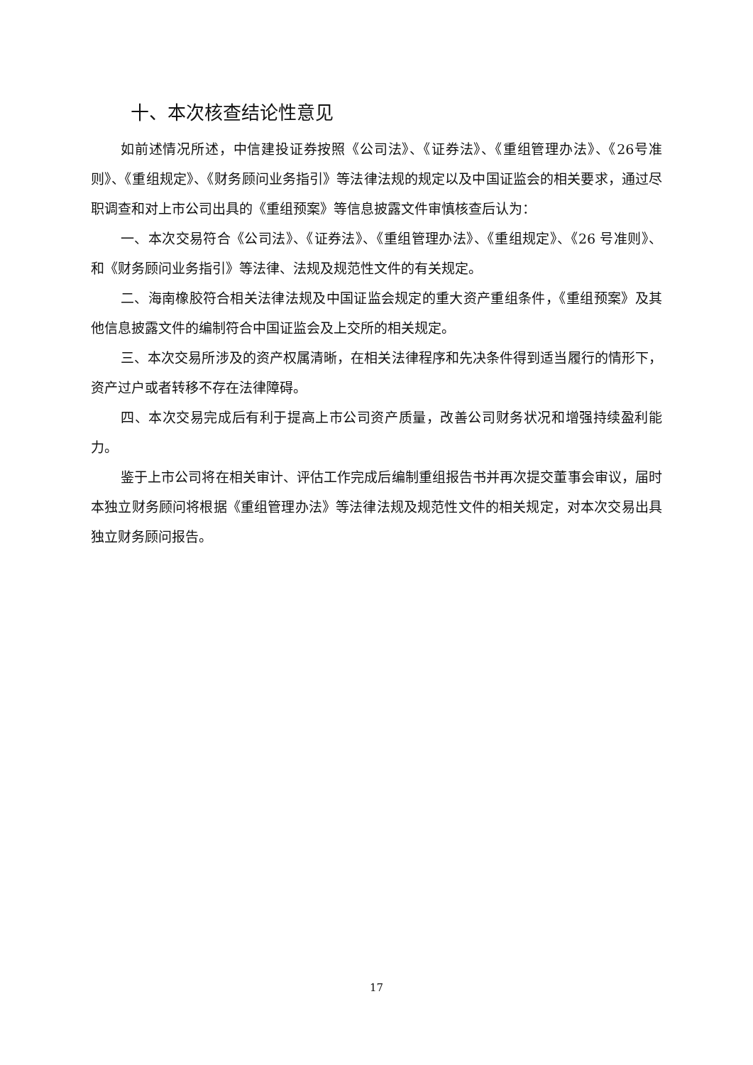十、本次核查结论性意见
如前述情况所述，中信建投证券按照《公司法》、《证券法》、《重组管理办法》、《26号准则》、《重组规定》、《财务顾问业务指引》等法律法规的规定以及中国证监会的相关要求，通过尽职调查和对上市公司出具的《重组预案》等信息披露文件审慎核查后认为：
一、本次交易符合《公司法》、《证券法》、《重组管理办法》、《重组规定》、《26 号准则》、和《财务顾问业务指引》等法律、法规及规范性文件的有关规定。
二、海南橡胶符合相关法律法规及中国证监会规定的重大资产重组条件，《重组预案》及其他信息披露文件的编制符合中国证监会及上交所的相关规定。
三、本次交易所涉及的资产权属清晰，在相关法律程序和先决条件得到适当履行的情形下，资产过户或者转移不存在法律障碍。
四、本次交易完成后有利于提高上市公司资产质量，改善公司财务状况和增强持续盈利能力。
鉴于上市公司将在相关审计、评估工作完成后编制重组报告书并再次提交董事会审议，届时本独立财务顾问将根据《重组管理办法》等法律法规及规范性文件的相关规定，对本次交易出具独立财务顾问报告。
17